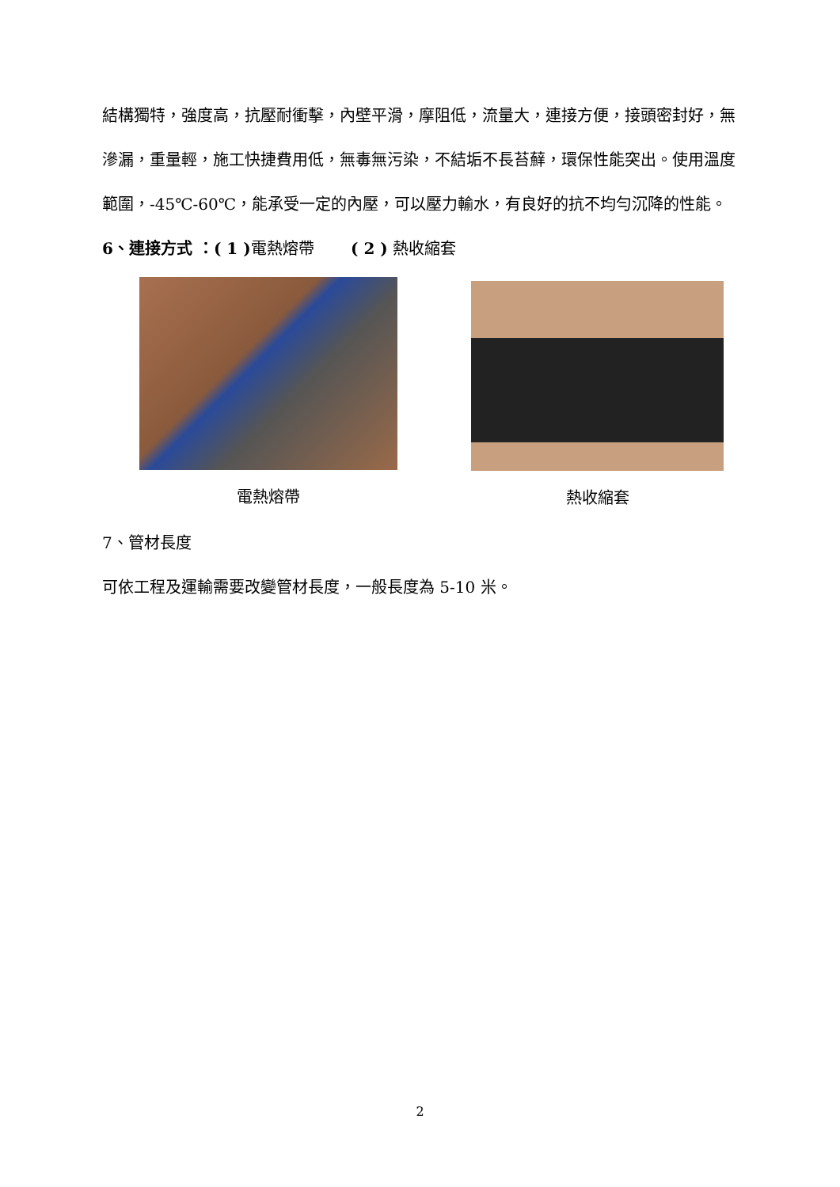結構獨特，強度高，抗壓耐衝擊，內壁平滑，摩阻低，流量大，連接方便，接頭密封好，無滲漏，重量輕，施工快捷費用低，無毒無污染，不結垢不長苔蘚，環保性能突出。使用溫度範圍，-45℃-60℃，能承受一定的內壓，可以壓力輸水，有良好的抗不均勻沉降的性能。
6、連接方式 ：( 1 ) 電熱熔帶　　 ( 2 ) 熱收縮套
電熱熔帶 熱收縮套
7、管材長度
可依工程及運輸需要改變管材長度，一般長度為 5-10 米。
2